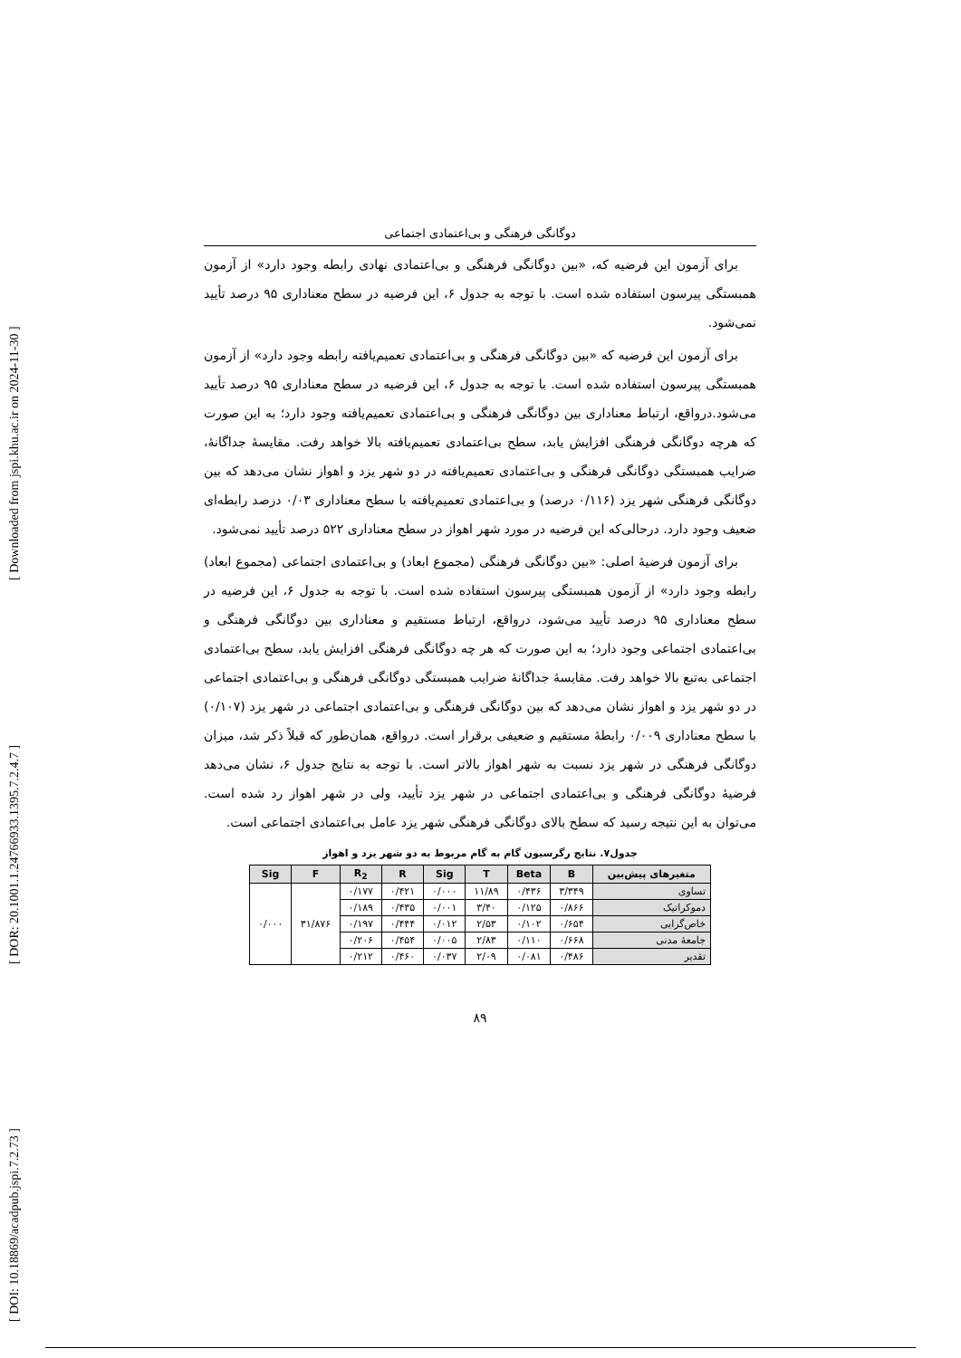[ DOI: 10.18869/acadpub.jspi.7.2.73 ] [ DOR: 20.1001.1.24766933.1395.7.2.4.7 ] [ Downloaded from jspi.khu.ac.ir on 2024-11-30 ]
دوگانگی فرهنگی و بی‌اعتمادی اجتماعی
برای آزمون این فرضیه که، «بین دوگانگی فرهنگی و بی‌اعتمادی نهادی رابطه وجود دارد» از آزمون همبستگی پیرسون استفاده شده است. با توجه به جدول ۶، این فرضیه در سطح معناداری ۹۵ درصد تأیید نمی‌شود.
برای آزمون این فرضیه که «بین دوگانگی فرهنگی و بی‌اعتمادی تعمیم‌یافته رابطه وجود دارد» از آزمون همبستگی پیرسون استفاده شده است. با توجه به جدول ۶، این فرضیه در سطح معناداری ۹۵ درصد تأیید می‌شود.درواقع، ارتباط معناداری بین دوگانگی فرهنگی و بی‌اعتمادی تعمیم‌یافته وجود دارد؛ به این صورت که هرچه دوگانگی فرهنگی افزایش یابد، سطح بی‌اعتمادی تعمیم‌یافته بالا خواهد رفت. مقایسهٔ جداگانهٔ، ضرایب همبستگی دوگانگی فرهنگی و بی‌اعتمادی تعمیم‌یافته در دو شهر یزد و اهواز نشان می‌دهد که بین دوگانگی فرهنگی شهر یزد (۰/۱۱۶ درصد) و بی‌اعتمادی تعمیم‌یافته با سطح معناداری ۰/۰۳ درصد رابطه‌ای ضعیف وجود دارد. درحالی‌که این فرضیه در مورد شهر اهواز در سطح معناداری ۵۲۲ درصد تأیید نمی‌شود.
برای آزمون فرضیهٔ اصلی: «بین دوگانگی فرهنگی (مجموع ابعاد) و بی‌اعتمادی اجتماعی (مجموع ابعاد) رابطه وجود دارد» از آزمون همبستگی پیرسون استفاده شده است. با توجه به جدول ۶، این فرضیه در سطح معناداری ۹۵ درصد تأیید می‌شود، درواقع، ارتباط مستقیم و معناداری بین دوگانگی فرهنگی و بی‌اعتمادی اجتماعی وجود دارد؛ به این صورت که هر چه دوگانگی فرهنگی افزایش یابد، سطح بی‌اعتمادی اجتماعی به‌تبع بالا خواهد رفت. مقایسهٔ جداگانهٔ ضرایب همبستگی دوگانگی فرهنگی و بی‌اعتمادی اجتماعی در دو شهر یزد و اهواز نشان می‌دهد که بین دوگانگی فرهنگی و بی‌اعتمادی اجتماعی در شهر یزد (۰/۱۰۷) با سطح معناداری ۰/۰۰۹ رابطهٔ مستقیم و ضعیفی برقرار است. درواقع، همان‌طور که قبلاً ذکر شد، میزان دوگانگی فرهنگی در شهر یزد نسبت به شهر اهواز بالاتر است. با توجه به نتایج جدول ۶، نشان می‌دهد فرضیهٔ دوگانگی فرهنگی و بی‌اعتمادی اجتماعی در شهر یزد تأیید، ولی در شهر اهواز رد شده است. می‌توان به این نتیجه رسید که سطح بالای دوگانگی فرهنگی شهر یزد عامل بی‌اعتمادی اجتماعی است.
جدول۷. نتایج رگرسیون گام به گام مربوط به دو شهر یزد و اهواز
| متغیرهای پیش‌بین | B | Beta | T | Sig | R | R<sub>2</sub> | F | Sig |
| --- | --- | --- | --- | --- | --- | --- | --- | --- |
| تساوی | ۳/۳۴۹ | ۰/۴۳۶ | ۱۱/۸۹ | ۰/۰۰۰ | ۰/۴۲۱ | ۰/۱۷۷ | ۳۱/۸۷۶ | ۰/۰۰۰ |
| دموکراتیک | ۰/۸۶۶ | ۰/۱۲۵ | ۳/۴۰ | ۰/۰۰۱ | ۰/۴۳۵ | ۰/۱۸۹ | | |
| خاص‌گرایی | ۰/۶۵۴ | ۰/۱۰۲ | ۲/۵۳ | ۰/۰۱۲ | ۰/۴۴۴ | ۰/۱۹۷ | | |
| جامعهٔ مدنی | ۰/۶۶۸ | ۰/۱۱۰ | ۲/۸۳ | ۰/۰۰۵ | ۰/۴۵۴ | ۰/۲۰۶ | | |
| تقدیر | ۰/۴۸۶ | ۰/۰۸۱ | ۲/۰۹ | ۰/۰۳۷ | ۰/۴۶۰ | ۰/۲۱۲ | | |
۸۹